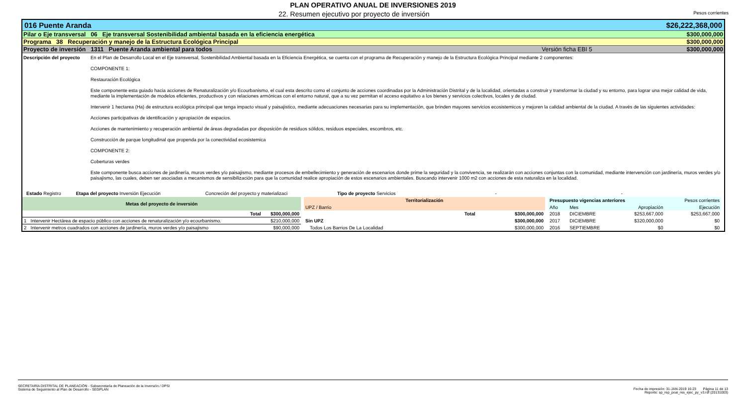PLAN OPERATIVO ANUAL DE INVERSIONES 2019
22. Resumen ejecutivo por proyecto de inversión Pesos corrientes
016 Puente Aranda $26,222,368,000
Pilar o Eje transversal 06 Eje transversal Sostenibilidad ambiental basada en la eficiencia energética $300,000,000
Programa 38 Recuperación y manejo de la Estructura Ecológica Principal $300,000,000
Proyecto de inversión 1311 Puente Aranda ambiental para todos Versión ficha EBI 5 $300,000,000
Descripción del proyecto
En el Plan de Desarrollo Local en el Eje transversal, Sostenibilidad Ambiental basada en la Eficiencia Energética, se cuenta con el programa de Recuperación y manejo de la Estructura Ecológica Principal mediante 2 componentes:
COMPONENTE 1:
Restauración Ecológica
Este componente esta guiado hacia acciones de Renaturalización y/o Ecourbanismo, el cual esta descrito como el conjunto de acciones coordinadas por la Administración Distrital y de la localidad, orientadas a construir y transformar la ciudad y su entorno, para lograr una mejor calidad de vida, mediante la implementación de modelos eficientes, productivos y con relaciones armónicas con el entorno natural, que a su vez permitan el acceso equitativo a los bienes y servicios colectivos, locales y de ciudad.
Intervenir 1 hectarea (Ha) de estructura ecológica principal que tenga impacto visual y paisajistico, mediante adecuaciones necesarias para su implementación, que brinden mayores servicios ecosistemicos y mejoren la calidad ambiental de la ciudad. A través de las siguientes actividades:
Acciones participativas de identificación y apropiación de espacios.
Acciones de mantenimiento y recuperación ambiental de áreas degradadas por disposición de residuos sólidos, residuos especiales, escombros, etc.
Construcción de parque longitudinal que propenda por la conectividad ecosistemica
COMPONENTE 2:
Coberturas verdes
Este componente busca acciones de jardinería, muros verdes y/o paisajismo, mediante procesos de embellecimiento y generación de escenarios donde prime la seguridad y la convivencia, se realizarán con acciones conjuntas con la comunidad, mediante intervención con jardinería, muros verdes y/o paisajismo, las cuales, deben ser asociadas a mecanismos de sensibilización para que la comunidad realice apropiación de estos escenarios ambientales. Buscando intervenir 1000 m2 con acciones de esta naturaliza en la localidad.
Estado Registro Etapa del proyecto Inversión Ejecución Concreción del proyecto y materializaci Tipo de proyecto Servicios - -
| Metas del proyecto de inversión | | |
| --- | --- | --- |
| Total | | $300,000,000 |
| 1 | Intervenir Hectárea de espacio público con acciones de renaturalización y/o ecourbanismo. | $210,000,000 |
| 2 | Intervenir metros cuadrados con acciones de jardinería, muros verdes y/o paisajismo | $90,000,000 |
| Territorialización | |
| --- | --- |
| UPZ / Barrio | |
| Total | $300,000,000 |
| Sin UPZ | $300,000,000 |
| Todos Los Barrios De La Localidad | $300,000,000 |
| Presupuesto vigencias anteriores | | | Pesos corrientes |
| Año | Mes | Apropiación | Ejecución |
| 2018 | DICIEMBRE | $253,667,000 | $253,667,000 |
| 2017 | DICIEMBRE | $320,000,000 | $0 |
| 2016 | SEPTIEMBRE | $0 | $0 |
SECRETARÍA DISTRITAL DE PLANEACIÓN - Subsecretaría de Planeación de la Inversión / DPSI
Sistema de Seguimiento al Plan de Desarrollo - SEGPLAN
Fecha de impresión: 31-JAN-2019 16:23 Página 11 de 13
Reporte: sp_rep_poai_res_ejec_py_v3.rdf (20131003)